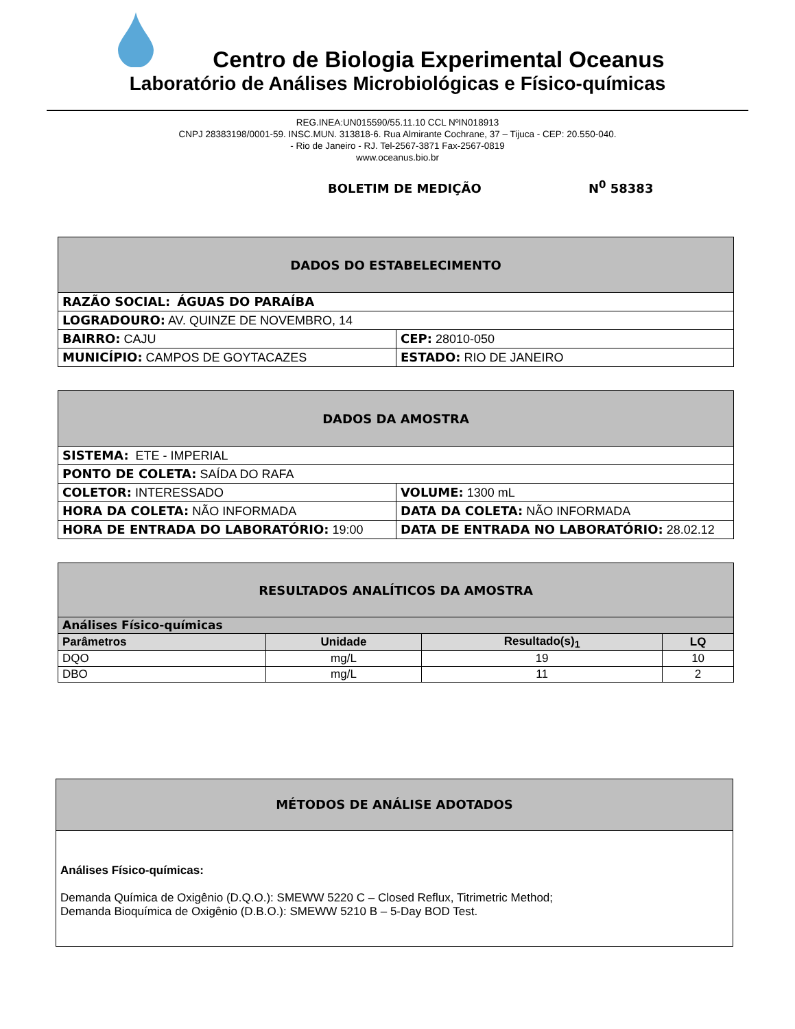Centro de Biologia Experimental Oceanus
Laboratório de Análises Microbiológicas e Físico-químicas
REG.INEA:UN015590/55.11.10 CCL NºIN018913
CNPJ 28383198/0001-59. INSC.MUN. 313818-6. Rua Almirante Cochrane, 37 – Tijuca - CEP: 20.550-040.
- Rio de Janeiro - RJ. Tel-2567-3871 Fax-2567-0819
www.oceanus.bio.br
BOLETIM DE MEDIÇÃO N<sup>0</sup> 58383
| DADOS DO ESTABELECIMENTO | |
| RAZÃO SOCIAL: ÁGUAS DO PARAÍBA | |
| LOGRADOURO: AV. QUINZE DE NOVEMBRO, 14 | |
| BAIRRO: CAJU | CEP: 28010-050 |
| MUNICÍPIO: CAMPOS DE GOYTACAZES | ESTADO: RIO DE JANEIRO |
| DADOS DA AMOSTRA | |
| SISTEMA: ETE - IMPERIAL | |
| PONTO DE COLETA: SAÍDA DO RAFA | |
| COLETOR: INTERESSADO | VOLUME: 1300 mL |
| HORA DA COLETA: NÃO INFORMADA | DATA DA COLETA: NÃO INFORMADA |
| HORA DE ENTRADA DO LABORATÓRIO: 19:00 | DATA DE ENTRADA NO LABORATÓRIO: 28.02.12 |
| RESULTADOS ANALÍTICOS DA AMOSTRA | | | |
| Análises Físico-químicas | | | |
| Parâmetros | Unidade | Resultado(s)<sub>1</sub> | LQ |
| DQO | mg/L | 19 | 10 |
| DBO | mg/L | 11 | 2 |
MÉTODOS DE ANÁLISE ADOTADOS
Análises Físico-químicas:
Demanda Química de Oxigênio (D.Q.O.): SMEWW 5220 C – Closed Reflux, Titrimetric Method;
Demanda Bioquímica de Oxigênio (D.B.O.): SMEWW 5210 B – 5-Day BOD Test.